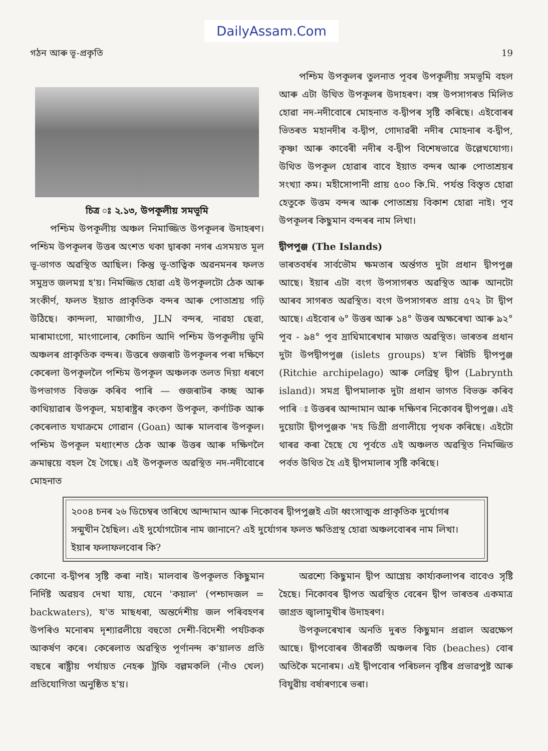DailyAssam.Com
গঠন আৰু ভূ-প্ৰকৃতি 19
চিত্ৰ ঃ ২.১৩, উপকূলীয় সমভূমি
পশ্চিম উপকূলীয় অঞ্চল নিমাজ্জিত উপকূলৰ উদাহৰণ। পশ্চিম উপকূলৰ উত্তৰ অংশত থকা দ্বাৰকা নগৰ এসময়ত মূল ভূ-ভাগত অৱস্থিত আছিল। কিন্তু ভূ-তাত্বিক অৱনমনৰ ফলত সমুদ্ৰত জলমগ্ন হ'য়। নিমজ্জিত হোৱা এই উপকূলটো ঠেক আৰু সংকীৰ্ণ, ফলত ইয়াত প্ৰাকৃতিক বন্দৰ আৰু পোতাশ্ৰয় গঢ়ি উঠিছে। কান্দলা, মাজাগাঁও, JLN বন্দৰ, নাৱহা ছেৱা, মাৰামাংগো, মাংগালোৰ, কোচিন আদি পশ্চিম উপকূলীয় ভূমি অঞ্চলৰ প্ৰাকৃতিক বন্দৰ। উত্তৰে গুজৰাট উপকূলৰ পৰা দক্ষিণে কেৰেলা উপকূললৈ পশ্চিম উপকূল অঞ্চলক তলত দিয়া ধৰণে উপভাগত বিভক্ত কৰিব পাৰি — গুজৰাটৰ কচ্ছ আৰু কাথিয়াৱাৰ উপকূল, মহাৰাষ্ট্ৰৰ কংকণ উপকূল, কৰ্ণাটক আৰু কেৰেলাত যথাক্ৰমে গোৱান (Goan) আৰু মালবাৰ উপকূল। পশ্চিম উপকূল মধ্যাংশত ঠেক আৰু উত্তৰ আৰু দক্ষিণলৈ ক্ৰমান্বয়ে বহল হৈ গৈছে। এই উপকূলত অৱস্থিত নদ-নদীবোৰে মোহনাত
পশ্চিম উপকূলৰ তুলনাত পূবৰ উপকূলীয় সমভূমি বহল আৰু এটা উথিত উপকূলৰ উদাহৰণ। বঙ্গ উপসাগৰত মিলিত হোৱা নদ-নদীবোৰে মোহনাত ব-দ্বীপৰ সৃষ্টি কৰিছে। এইবোৰৰ ভিতৰত মহানদীৰ ব-দ্বীপ, গোদাৱৰী নদীৰ মোহনাৰ ব-দ্বীপ, কৃষ্ণা আৰু কাবেৰী নদীৰ ব-দ্বীপ বিশেষভাৱে উল্লেখযোগ্য। উথিত উপকূল হোৱাৰ বাবে ইয়াত বন্দৰ আৰু পোতাশ্ৰয়ৰ সংখ্যা কম। মহীসোপানী প্ৰায় ৫০০ কি.মি. পৰ্যন্ত বিস্তৃত হোৱা হেতুকে উত্তম বন্দৰ আৰু পোতাশ্ৰয় বিকাশ হোৱা নাই। পূব উপকূলৰ কিছুমান বন্দৰৰ নাম লিখা।
দ্বীপপুঞ্জ (The Islands)
ভাৰতবৰ্ষৰ সাৰ্বভৌম ক্ষমতাৰ অৰ্ন্তগত দুটা প্ৰধান দ্বীপপুঞ্জ আছে। ইয়াৰ এটা বংগ উপসাগৰত অৱস্থিত আৰু আনটো আৰব সাগৰত অৱস্থিত। বংগ উপসাগৰত প্ৰায় ৫৭২ টা দ্বীপ আছে। এইবোৰ ৬° উত্তৰ আৰু ১৪° উত্তৰ অক্ষৰেখা আৰু ৯২° পূব - ৯৪° পূব দ্ৰাঘিমাৰেখাৰ মাজত অৱস্থিত। ভাৰতৰ প্ৰধান দুটা উপদ্বীপপুঞ্জ (islets groups) হ'ল ৰিটচি দ্বীপপুঞ্জ (Ritchie archipelago) আৰু লেব্ৰিন্থ দ্বীপ (Labrynth island)। সমগ্ৰ দ্বীপমালাক দুটা প্ৰধান ভাগত বিভক্ত কৰিব পাৰি ঃ উত্তৰৰ আন্দামান আৰু দক্ষিণৰ নিকোবৰ দ্বীপপুঞ্জ। এই দুয়োটা দ্বীপপুঞ্জক 'দহ ডিগ্ৰী প্ৰণালীয়ে পৃথক কৰিছে। এইটো থাৰৱ কৰা হৈছে যে পূৰ্বতে এই অঞ্চলত অৱস্থিত নিমজ্জিত পৰ্বত উথিত হৈ এই দ্বীপমালাৰ সৃষ্টি কৰিছে।
২০০৪ চনৰ ২৬ ডিচেম্বৰ তাৰিখে আন্দামান আৰু নিকোবৰ দ্বীপপুঞ্জই এটা ধ্বংসাত্মক প্ৰাকৃতিক দুৰ্যোগৰ সন্মুখীন হৈছিল। এই দুৰ্যোগটোৰ নাম জানানে? এই দুৰ্যোগৰ ফলত ক্ষতিগ্ৰস্থ হোৱা অঞ্চলবোৰৰ নাম লিখা। ইয়াৰ ফলাফলবোৰ কি?
কোনো ব-দ্বীপৰ সৃষ্টি কৰা নাই। মালবাৰ উপকূলত কিছুমান নিৰ্দিষ্ট অৱয়ব দেখা যায়, যেনে 'কয়াল' (পশ্চাদজল = backwaters), য'ত মাছধৰা, অন্তৰ্দেশীয় জল পৰিবহণৰ উপৰিও মনোৰম দৃশ্যাৱলীয়ে বহুতো দেশী-বিদেশী পৰ্যটকক আকৰ্ষণ কৰে। কেৰেলাত অৱস্থিত পূৰ্ণানন্দ ক'য়ালত প্ৰতি বছৰে ৰাষ্ট্ৰীয় পৰ্যায়ত নেহৰু ট্ৰফি বল্লমকলি (নাঁও খেল) প্ৰতিযোগিতা অনুষ্ঠিত হ'য়।
অৱশ্যে কিছুমান দ্বীপ আগ্নেয় কাৰ্য্যকলাপৰ বাবেও সৃষ্টি হৈছে। নিকোবৰ দ্বীপত অৱস্থিত বেৰেন দ্বীপ ভাৰতৰ একমাত্ৰ জাগ্ৰত জ্বালামুখীৰ উদাহৰণ।
উপকূলৰেখাৰ অনতি দুৰত কিছুমান প্ৰৱাল অৱক্ষেপ আছে। দ্বীপবোৰৰ তীৰৱৰ্তী অঞ্চলৰ বিচ (beaches) বোৰ অতিকৈ মনোৰম। এই দ্বীপবোৰ পৰিচলন বৃষ্টিৰ প্ৰভাৱপুষ্ট আৰু বিযুৱীয় বৰ্ষাৰণ্যৰে ভৰা।